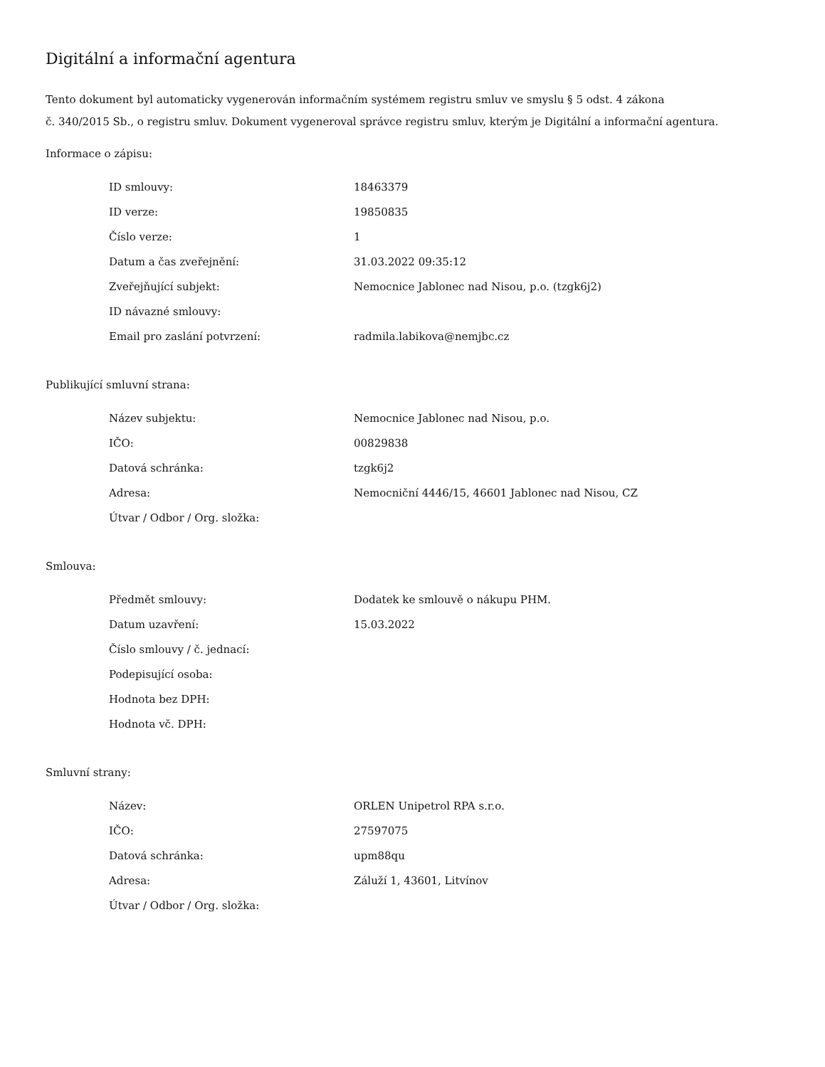Digitální a informační agentura
Tento dokument byl automaticky vygenerován informačním systémem registru smluv ve smyslu § 5 odst. 4 zákona
č. 340/2015 Sb., o registru smluv. Dokument vygeneroval správce registru smluv, kterým je Digitální a informační agentura.
Informace o zápisu:
| ID smlouvy: | 18463379 |
| ID verze: | 19850835 |
| Číslo verze: | 1 |
| Datum a čas zveřejnění: | 31.03.2022 09:35:12 |
| Zveřejňující subjekt: | Nemocnice Jablonec nad Nisou, p.o. (tzgk6j2) |
| ID návazné smlouvy: | |
| Email pro zaslání potvrzení: | radmila.labikova@nemjbc.cz |
Publikující smluvní strana:
| Název subjektu: | Nemocnice Jablonec nad Nisou, p.o. |
| IČO: | 00829838 |
| Datová schránka: | tzgk6j2 |
| Adresa: | Nemocniční 4446/15, 46601 Jablonec nad Nisou, CZ |
| Útvar / Odbor / Org. složka: | |
Smlouva:
| Předmět smlouvy: | Dodatek ke smlouvě o nákupu PHM. |
| Datum uzavření: | 15.03.2022 |
| Číslo smlouvy / č. jednací: | |
| Podepisující osoba: | |
| Hodnota bez DPH: | |
| Hodnota vč. DPH: | |
Smluvní strany:
| Název: | ORLEN Unipetrol RPA s.r.o. |
| IČO: | 27597075 |
| Datová schránka: | upm88qu |
| Adresa: | Záluží 1, 43601, Litvínov |
| Útvar / Odbor / Org. složka: | |